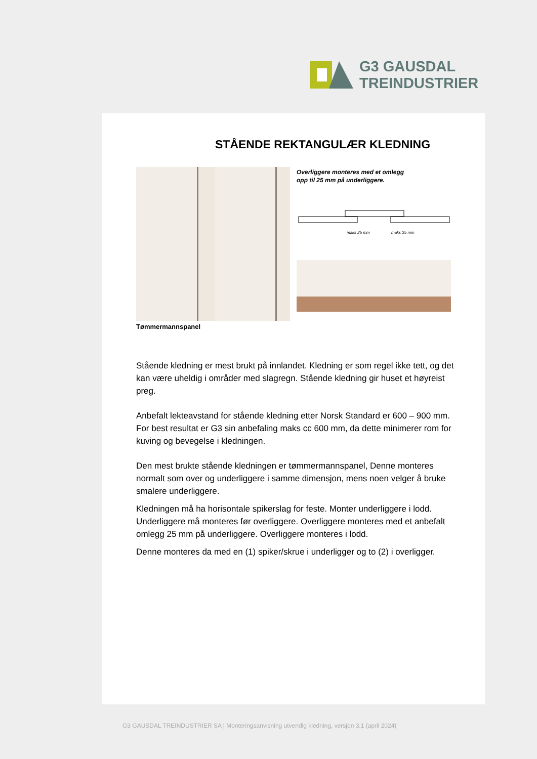G3 GAUSDAL
TREINDUSTRIER
STÅENDE REKTANGULÆR KLEDNING
Tømmermannspanel
Overliggere monteres med et omlegg
opp til 25 mm på underliggere.
maks 25 mm
maks 25 mm
Stående kledning er mest brukt på innlandet. Kledning er som regel ikke tett, og det kan være uheldig i områder med slagregn. Stående kledning gir huset et høyreist preg.
Anbefalt lekteavstand for stående kledning etter Norsk Standard er 600 – 900 mm. For best resultat er G3 sin anbefaling maks cc 600 mm, da dette minimerer rom for kuving og bevegelse i kledningen.
Den mest brukte stående kledningen er tømmermannspanel, Denne monteres normalt som over og underliggere i samme dimensjon, mens noen velger å bruke smalere underliggere.
Kledningen må ha horisontale spikerslag for feste. Monter underliggere i lodd. Underliggere må monteres før overliggere. Overliggere monteres med et anbefalt omlegg 25 mm på underliggere. Overliggere monteres i lodd.
Denne monteres da med en (1) spiker/skrue i underligger og to (2) i overligger.
G3 GAUSDAL TREINDUSTRIER SA | Monteringsanvisning utvendig kledning, versjon 3.1 (april 2024)